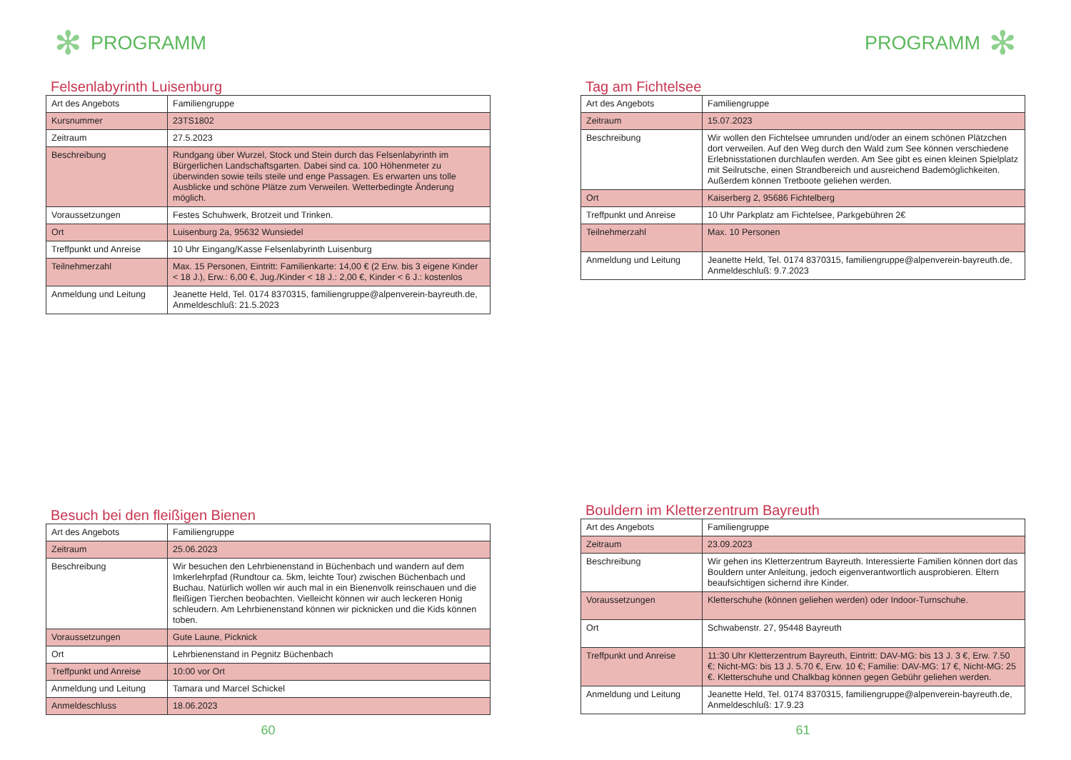✻ PROGRAMM
Felsenlabyrinth Luisenburg
| Art des Angebots | Familiengruppe |
| Kursnummer | 23TS1802 |
| Zeitraum | 27.5.2023 |
| Beschreibung | Rundgang über Wurzel, Stock und Stein durch das Felsenlabyrinth im Bürgerlichen Landschaftsgarten. Dabei sind ca. 100 Höhenmeter zu überwinden sowie teils steile und enge Passagen. Es erwarten uns tolle Ausblicke und schöne Plätze zum Verweilen. Wetterbedingte Änderung möglich. |
| Voraussetzungen | Festes Schuhwerk, Brotzeit und Trinken. |
| Ort | Luisenburg 2a, 95632 Wunsiedel |
| Treffpunkt und Anreise | 10 Uhr Eingang/Kasse Felsenlabyrinth Luisenburg |
| Teilnehmerzahl | Max. 15 Personen, Eintritt: Familienkarte: 14,00 € (2 Erw. bis 3 eigene Kinder < 18 J.), Erw.: 6,00 €, Jug./Kinder < 18 J.: 2,00 €, Kinder < 6 J.: kostenlos |
| Anmeldung und Leitung | Jeanette Held, Tel. 0174 8370315, familiengruppe@alpenverein-bayreuth.de, Anmeldeschluß: 21.5.2023 |
Besuch bei den fleißigen Bienen
| Art des Angebots | Familiengruppe |
| Zeitraum | 25.06.2023 |
| Beschreibung | Wir besuchen den Lehrbienenstand in Büchenbach und wandern auf dem Imkerlehrpfad (Rundtour ca. 5km, leichte Tour) zwischen Büchenbach und Buchau. Natürlich wollen wir auch mal in ein Bienenvolk reinschauen und die fleißigen Tierchen beobachten. Vielleicht können wir auch leckeren Honig schleudern. Am Lehrbienenstand können wir picknicken und die Kids können toben. |
| Voraussetzungen | Gute Laune, Picknick |
| Ort | Lehrbienenstand in Pegnitz Büchenbach |
| Treffpunkt und Anreise | 10:00 vor Ort |
| Anmeldung und Leitung | Tamara und Marcel Schickel |
| Anmeldeschluss | 18.06.2023 |
60
PROGRAMM ✻
Tag am Fichtelsee
| Art des Angebots | Familiengruppe |
| Zeitraum | 15.07.2023 |
| Beschreibung | Wir wollen den Fichtelsee umrunden und/oder an einem schönen Plätzchen dort verweilen. Auf den Weg durch den Wald zum See können verschiedene Erlebnisstationen durchlaufen werden. Am See gibt es einen kleinen Spielplatz mit Seilrutsche, einen Strandbereich und ausreichend Bademöglichkeiten. Außerdem können Tretboote geliehen werden. |
| Ort | Kaiserberg 2, 95686 Fichtelberg |
| Treffpunkt und Anreise | 10 Uhr Parkplatz am Fichtelsee, Parkgebühren 2€ |
| Teilnehmerzahl | Max. 10 Personen |
| Anmeldung und Leitung | Jeanette Held, Tel. 0174 8370315, familiengruppe@alpenverein-bayreuth.de, Anmeldeschluß: 9.7.2023 |
Bouldern im Kletterzentrum Bayreuth
| Art des Angebots | Familiengruppe |
| Zeitraum | 23.09.2023 |
| Beschreibung | Wir gehen ins Kletterzentrum Bayreuth. Interessierte Familien können dort das Bouldern unter Anleitung, jedoch eigenverantwortlich ausprobieren. Eltern beaufsichtigen sichernd ihre Kinder. |
| Voraussetzungen | Kletterschuhe (können geliehen werden) oder Indoor-Turnschuhe. |
| Ort | Schwabenstr. 27, 95448 Bayreuth |
| Treffpunkt und Anreise | 11:30 Uhr Kletterzentrum Bayreuth, Eintritt: DAV-MG: bis 13 J. 3 €, Erw. 7.50 €; Nicht-MG: bis 13 J. 5.70 €, Erw. 10 €; Familie: DAV-MG: 17 €, Nicht-MG: 25 €. Kletterschuhe und Chalkbag können gegen Gebühr geliehen werden. |
| Anmeldung und Leitung | Jeanette Held, Tel. 0174 8370315, familiengruppe@alpenverein-bayreuth.de, Anmeldeschluß: 17.9.23 |
61